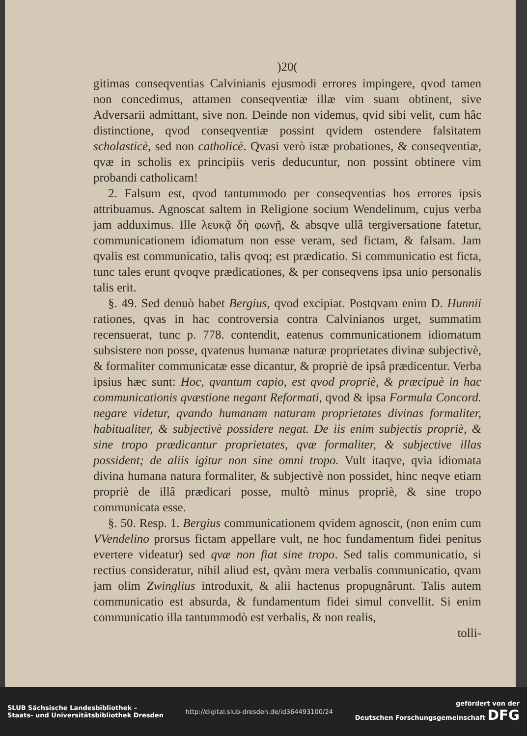)20(
gitimas conseqventias Calvinianis ejusmodi errores impingere, qvod tamen non concedimus, attamen conseqventiæ illæ vim suam obtinent, sive Adversarii admittant, sive non. Deinde non videmus, qvid sibi velit, cum hâc distinctione, qvod conseqventiæ possint qvidem ostendere falsitatem scholasticè, sed non catholicè. Qvasi verò istæ probationes, & conseqventiæ, qvæ in scholis ex principiis veris deducuntur, non possint obtinere vim probandi catholicam!
2. Falsum est, qvod tantummodo per conseqventias hos errores ipsis attribuamus. Agnoscat saltem in Religione socium Wendelinum, cujus verba jam adduximus. Ille λευκᾷ δὴ φωνῇ, & absqve ullâ tergiversatione fatetur, communicationem idiomatum non esse veram, sed fictam, & falsam. Jam qvalis est communicatio, talis qvoq; est prædicatio. Si communicatio est ficta, tunc tales erunt qvoqve prædicationes, & per conseqvens ipsa unio personalis talis erit.
§. 49. Sed denuò habet Bergius, qvod excipiat. Postqvam enim D. Hunnii rationes, qvas in hac controversia contra Calvinianos urget, summatim recensuerat, tunc p. 778. contendit, eatenus communicationem idiomatum subsistere non posse, qvatenus humanæ naturæ proprietates divinæ subjectivè, & formaliter communicatæ esse dicantur, & propriè de ipsâ prædicentur. Verba ipsius hæc sunt: Hoc, qvantum capio, est qvod propriè, & præcipuè in hac communicationis qvæstione negant Reformati, qvod & ipsa Formula Concord. negare videtur, qvando humanam naturam proprietates divinas formaliter, habitualiter, & subjectivè possidere negat. De iis enim subjectis propriè, & sine tropo prædicantur proprietates, qvæ formaliter, & subjective illas possident; de aliis igitur non sine omni tropo. Vult itaqve, qvia idiomata divina humana natura formaliter, & subjectivè non possidet, hinc neqve etiam propriè de illâ prædicari posse, multò minus propriè, & sine tropo communicata esse.
§. 50. Resp. 1. Bergius communicationem qvidem agnoscit, (non enim cum VVendelino prorsus fictam appellare vult, ne hoc fundamentum fidei penitus evertere videatur) sed qvæ non fiat sine tropo. Sed talis communicatio, si rectius consideratur, nihil aliud est, qvàm mera verbalis communicatio, qvam jam olim Zwinglius introduxit, & alii hactenus propugnârunt. Talis autem communicatio est absurda, & fundamentum fidei simul convellit. Si enim communicatio illa tantummodò est verbalis, & non realis,
tolli-
SLUB Sächsische Landesbibliothek –
Staats- und Universitätsbibliothek Dresden
http://digital.slub-dresden.de/id364493100/24
gefördert von der
Deutschen Forschungsgemeinschaft DFG